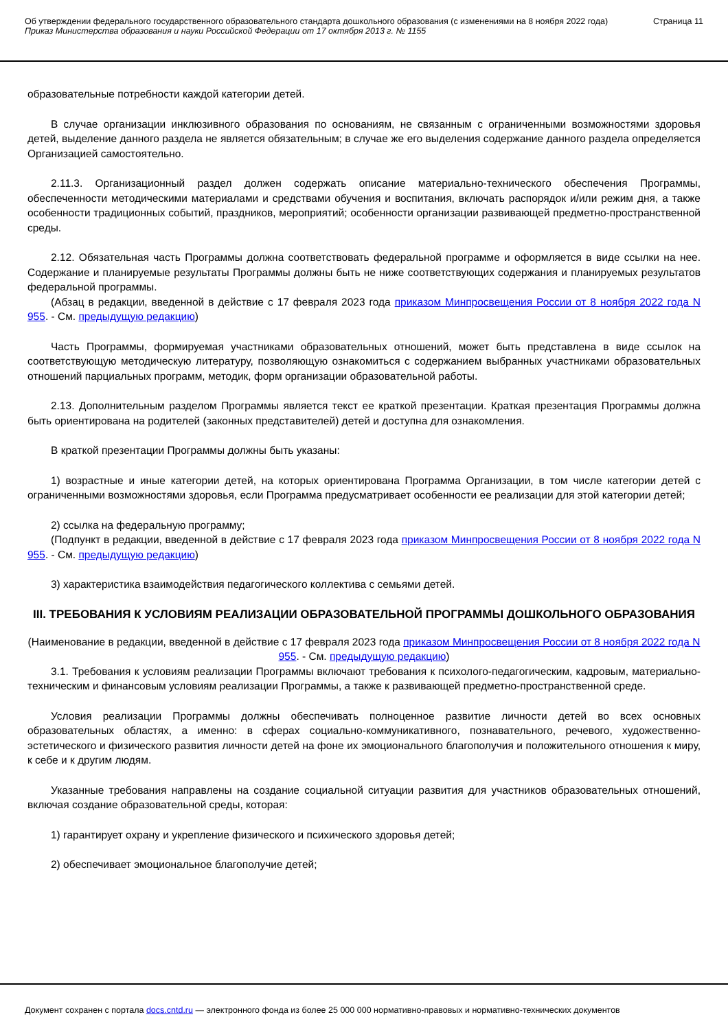Об утверждении федерального государственного образовательного стандарта дошкольного образования (с изменениями на 8 ноября 2022 года)
Приказ Министерства образования и науки Российской Федерации от 17 октября 2013 г. № 1155
Страница 11
образовательные потребности каждой категории детей.
В случае организации инклюзивного образования по основаниям, не связанным с ограниченными возможностями здоровья детей, выделение данного раздела не является обязательным; в случае же его выделения содержание данного раздела определяется Организацией самостоятельно.
2.11.3. Организационный раздел должен содержать описание материально-технического обеспечения Программы, обеспеченности методическими материалами и средствами обучения и воспитания, включать распорядок и/или режим дня, а также особенности традиционных событий, праздников, мероприятий; особенности организации развивающей предметно-пространственной среды.
2.12. Обязательная часть Программы должна соответствовать федеральной программе и оформляется в виде ссылки на нее. Содержание и планируемые результаты Программы должны быть не ниже соответствующих содержания и планируемых результатов федеральной программы.
(Абзац в редакции, введенной в действие с 17 февраля 2023 года приказом Минпросвещения России от 8 ноября 2022 года N 955. - См. предыдущую редакцию)
Часть Программы, формируемая участниками образовательных отношений, может быть представлена в виде ссылок на соответствующую методическую литературу, позволяющую ознакомиться с содержанием выбранных участниками образовательных отношений парциальных программ, методик, форм организации образовательной работы.
2.13. Дополнительным разделом Программы является текст ее краткой презентации. Краткая презентация Программы должна быть ориентирована на родителей (законных представителей) детей и доступна для ознакомления.
В краткой презентации Программы должны быть указаны:
1) возрастные и иные категории детей, на которых ориентирована Программа Организации, в том числе категории детей с ограниченными возможностями здоровья, если Программа предусматривает особенности ее реализации для этой категории детей;
2) ссылка на федеральную программу;
(Подпункт в редакции, введенной в действие с 17 февраля 2023 года приказом Минпросвещения России от 8 ноября 2022 года N 955. - См. предыдущую редакцию)
3) характеристика взаимодействия педагогического коллектива с семьями детей.
III. ТРЕБОВАНИЯ К УСЛОВИЯМ РЕАЛИЗАЦИИ ОБРАЗОВАТЕЛЬНОЙ ПРОГРАММЫ ДОШКОЛЬНОГО ОБРАЗОВАНИЯ
(Наименование в редакции, введенной в действие с 17 февраля 2023 года приказом Минпросвещения России от 8 ноября 2022 года N 955. - См. предыдущую редакцию)
3.1. Требования к условиям реализации Программы включают требования к психолого-педагогическим, кадровым, материально-техническим и финансовым условиям реализации Программы, а также к развивающей предметно-пространственной среде.
Условия реализации Программы должны обеспечивать полноценное развитие личности детей во всех основных образовательных областях, а именно: в сферах социально-коммуникативного, познавательного, речевого, художественно-эстетического и физического развития личности детей на фоне их эмоционального благополучия и положительного отношения к миру, к себе и к другим людям.
Указанные требования направлены на создание социальной ситуации развития для участников образовательных отношений, включая создание образовательной среды, которая:
1) гарантирует охрану и укрепление физического и психического здоровья детей;
2) обеспечивает эмоциональное благополучие детей;
Документ сохранен с портала docs.cntd.ru — электронного фонда из более 25 000 000 нормативно-правовых и нормативно-технических документов